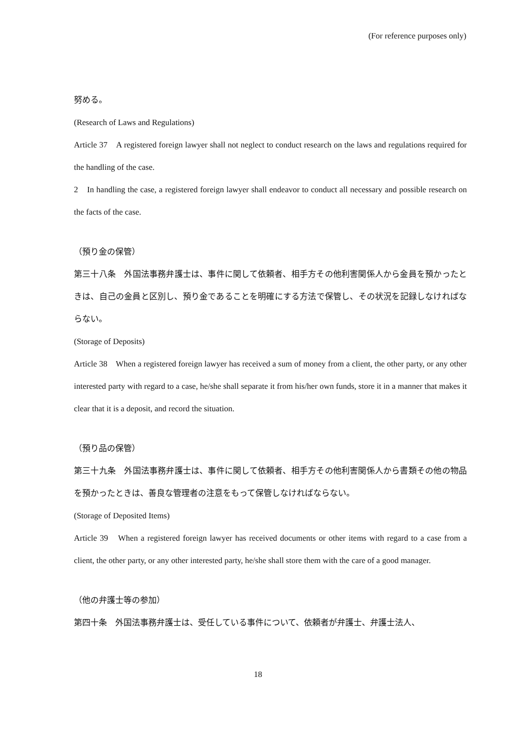(For reference purposes only)
努める。
(Research of Laws and Regulations)
Article 37　A registered foreign lawyer shall not neglect to conduct research on the laws and regulations required for the handling of the case.
2　In handling the case, a registered foreign lawyer shall endeavor to conduct all necessary and possible research on the facts of the case.
（預り金の保管）
第三十八条　外国法事務弁護士は、事件に関して依頼者、相手方その他利害関係人から金員を預かったときは、自己の金員と区別し、預り金であることを明確にする方法で保管し、その状況を記録しなければならない。
(Storage of Deposits)
Article 38　When a registered foreign lawyer has received a sum of money from a client, the other party, or any other interested party with regard to a case, he/she shall separate it from his/her own funds, store it in a manner that makes it clear that it is a deposit, and record the situation.
（預り品の保管）
第三十九条　外国法事務弁護士は、事件に関して依頼者、相手方その他利害関係人から書類その他の物品を預かったときは、善良な管理者の注意をもって保管しなければならない。
(Storage of Deposited Items)
Article 39　When a registered foreign lawyer has received documents or other items with regard to a case from a client, the other party, or any other interested party, he/she shall store them with the care of a good manager.
（他の弁護士等の参加）
第四十条　外国法事務弁護士は、受任している事件について、依頼者が弁護士、弁護士法人、
18